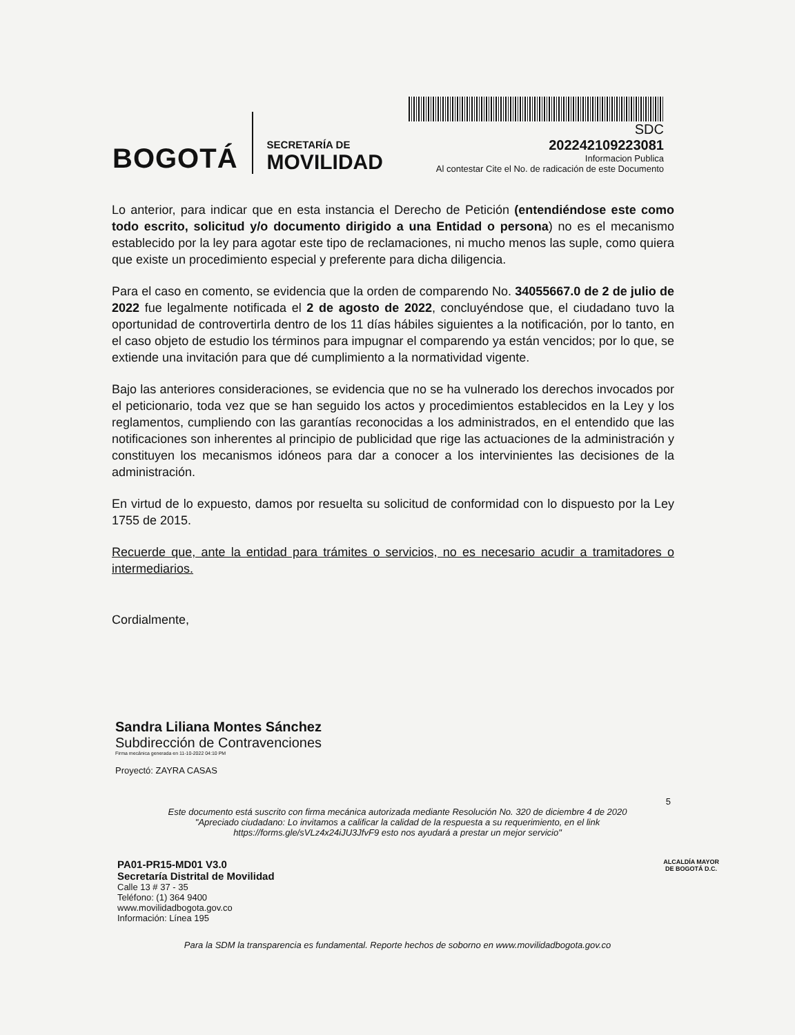BOGOTÁ
SECRETARÍA DE
MOVILIDAD
SDC
202242109223081
Informacion Publica
Al contestar Cite el No. de radicación de este Documento
Lo anterior, para indicar que en esta instancia el Derecho de Petición (entendiéndose este como todo escrito, solicitud y/o documento dirigido a una Entidad o persona) no es el mecanismo establecido por la ley para agotar este tipo de reclamaciones, ni mucho menos las suple, como quiera que existe un procedimiento especial y preferente para dicha diligencia.
Para el caso en comento, se evidencia que la orden de comparendo No. 34055667.0 de 2 de julio de 2022 fue legalmente notificada el 2 de agosto de 2022, concluyéndose que, el ciudadano tuvo la oportunidad de controvertirla dentro de los 11 días hábiles siguientes a la notificación, por lo tanto, en el caso objeto de estudio los términos para impugnar el comparendo ya están vencidos; por lo que, se extiende una invitación para que dé cumplimiento a la normatividad vigente.
Bajo las anteriores consideraciones, se evidencia que no se ha vulnerado los derechos invocados por el peticionario, toda vez que se han seguido los actos y procedimientos establecidos en la Ley y los reglamentos, cumpliendo con las garantías reconocidas a los administrados, en el entendido que las notificaciones son inherentes al principio de publicidad que rige las actuaciones de la administración y constituyen los mecanismos idóneos para dar a conocer a los intervinientes las decisiones de la administración.
En virtud de lo expuesto, damos por resuelta su solicitud de conformidad con lo dispuesto por la Ley 1755 de 2015.
Recuerde que, ante la entidad para trámites o servicios, no es necesario acudir a tramitadores o intermediarios.
Cordialmente,
Sandra Liliana Montes Sánchez
Subdirección de Contravenciones
Firma mecánica generada en 11-10-2022 04:10 PM
Proyectó: ZAYRA CASAS
5
Este documento está suscrito con firma mecánica autorizada mediante Resolución No. 320 de diciembre 4 de 2020
"Apreciado ciudadano: Lo invitamos a calificar la calidad de la respuesta a su requerimiento, en el link
https://forms.gle/sVLz4x24iJU3JfvF9 esto nos ayudará a prestar un mejor servicio"
PA01-PR15-MD01 V3.0
Secretaría Distrital de Movilidad
Calle 13 # 37 - 35
Teléfono: (1) 364 9400
www.movilidadbogota.gov.co
Información: Línea 195
ALCALDÍA MAYOR
DE BOGOTÁ D.C.
Para la SDM la transparencia es fundamental. Reporte hechos de soborno en www.movilidadbogota.gov.co